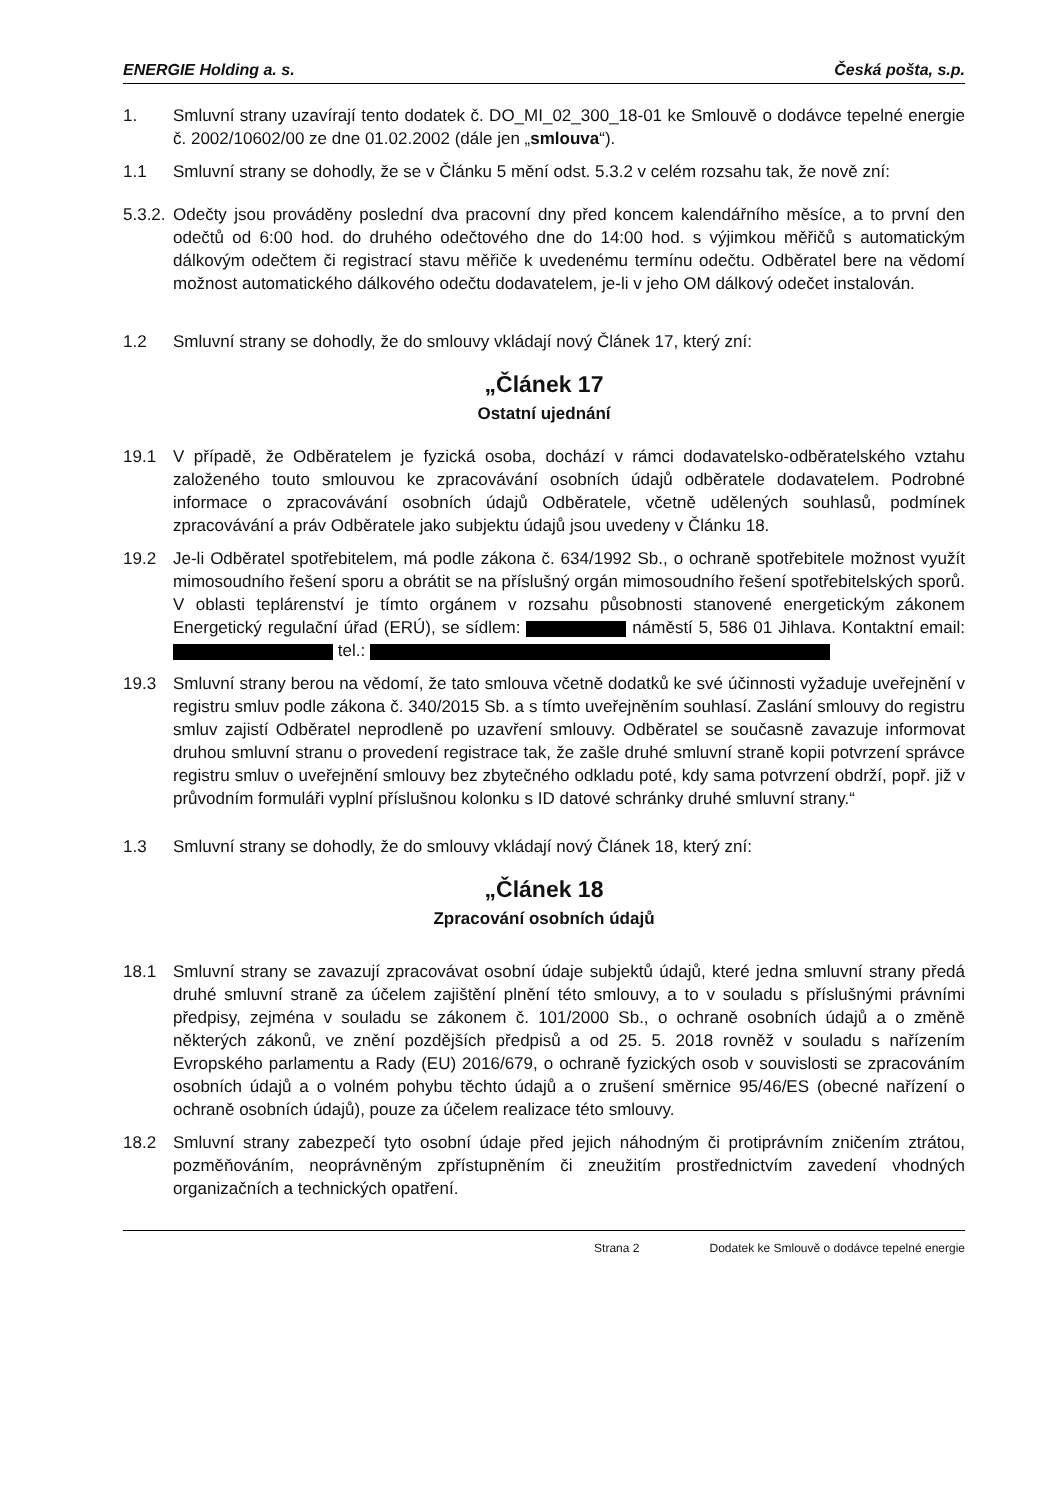ENERGIE Holding a. s. Česká pošta, s.p.
1. Smluvní strany uzavírají tento dodatek č. DO_MI_02_300_18-01 ke Smlouvě o dodávce tepelné energie č. 2002/10602/00 ze dne 01.02.2002 (dále jen „smlouva“).
1.1 Smluvní strany se dohodly, že se v Článku 5 mění odst. 5.3.2 v celém rozsahu tak, že nově zní:
5.3.2.
Odečty jsou prováděny poslední dva pracovní dny před koncem kalendářního měsíce, a to první den odečtů od 6:00 hod. do druhého odečtového dne do 14:00 hod. s výjimkou měřičů s automatickým dálkovým odečtem či registrací stavu měřiče k uvedenému termínu odečtu. Odběratel bere na vědomí možnost automatického dálkového odečtu dodavatelem, je-li v jeho OM dálkový odečet instalován.
1.2 Smluvní strany se dohodly, že do smlouvy vkládají nový Článek 17, který zní:
„Článek 17
Ostatní ujednání
19.1 V případě, že Odběratelem je fyzická osoba, dochází v rámci dodavatelsko-odběratelského vztahu založeného touto smlouvou ke zpracovávání osobních údajů odběratele dodavatelem. Podrobné informace o zpracovávání osobních údajů Odběratele, včetně udělených souhlasů, podmínek zpracovávání a práv Odběratele jako subjektu údajů jsou uvedeny v Článku 18.
19.2 Je-li Odběratel spotřebitelem, má podle zákona č. 634/1992 Sb., o ochraně spotřebitele možnost využít mimosoudního řešení sporu a obrátit se na příslušný orgán mimosoudního řešení spotřebitelských sporů. V oblasti teplárenství je tímto orgánem v rozsahu působnosti stanovené energetickým zákonem Energetický regulační úřad (ERÚ), se sídlem: náměstí 5, 586 01 Jihlava. Kontaktní email: tel.:
19.3 Smluvní strany berou na vědomí, že tato smlouva včetně dodatků ke své účinnosti vyžaduje uveřejnění v registru smluv podle zákona č. 340/2015 Sb. a s tímto uveřejněním souhlasí. Zaslání smlouvy do registru smluv zajistí Odběratel neprodleně po uzavření smlouvy. Odběratel se současně zavazuje informovat druhou smluvní stranu o provedení registrace tak, že zašle druhé smluvní straně kopii potvrzení správce registru smluv o uveřejnění smlouvy bez zbytečného odkladu poté, kdy sama potvrzení obdrží, popř. již v průvodním formuláři vyplní příslušnou kolonku s ID datové schránky druhé smluvní strany.“
1.3 Smluvní strany se dohodly, že do smlouvy vkládají nový Článek 18, který zní:
„Článek 18
Zpracování osobních údajů
18.1 Smluvní strany se zavazují zpracovávat osobní údaje subjektů údajů, které jedna smluvní strany předá druhé smluvní straně za účelem zajištění plnění této smlouvy, a to v souladu s příslušnými právními předpisy, zejména v souladu se zákonem č. 101/2000 Sb., o ochraně osobních údajů a o změně některých zákonů, ve znění pozdějších předpisů a od 25. 5. 2018 rovněž v souladu s nařízením Evropského parlamentu a Rady (EU) 2016/679, o ochraně fyzických osob v souvislosti se zpracováním osobních údajů a o volném pohybu těchto údajů a o zrušení směrnice 95/46/ES (obecné nařízení o ochraně osobních údajů), pouze za účelem realizace této smlouvy.
18.2 Smluvní strany zabezpečí tyto osobní údaje před jejich náhodným či protiprávním zničením ztrátou, pozměňováním, neoprávněným zpřístupněním či zneužitím prostřednictvím zavedení vhodných organizačních a technických opatření.
Strana 2 Dodatek ke Smlouvě o dodávce tepelné energie